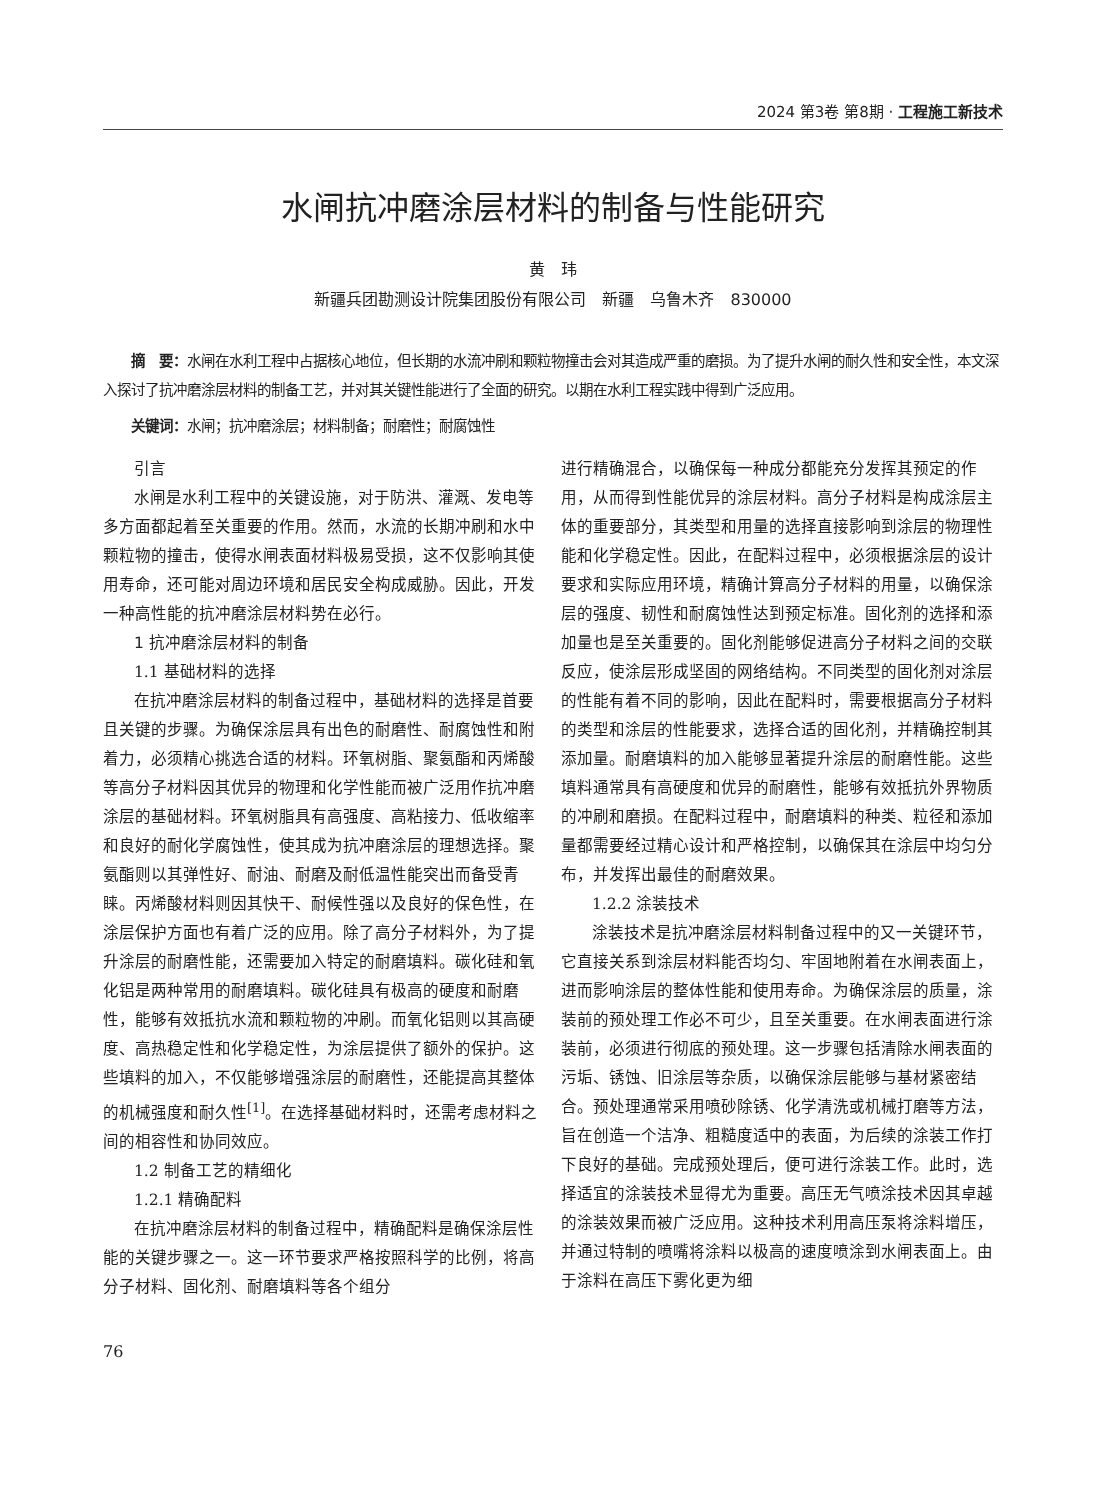2024 第3卷 第8期 · 工程施工新技术
水闸抗冲磨涂层材料的制备与性能研究
黄　玮
新疆兵团勘测设计院集团股份有限公司　新疆　乌鲁木齐　830000
　　摘　要：水闸在水利工程中占据核心地位，但长期的水流冲刷和颗粒物撞击会对其造成严重的磨损。为了提升水闸的耐久性和安全性，本文深入探讨了抗冲磨涂层材料的制备工艺，并对其关键性能进行了全面的研究。以期在水利工程实践中得到广泛应用。
　　关键词：水闸；抗冲磨涂层；材料制备；耐磨性；耐腐蚀性
引言
水闸是水利工程中的关键设施，对于防洪、灌溉、发电等多方面都起着至关重要的作用。然而，水流的长期冲刷和水中颗粒物的撞击，使得水闸表面材料极易受损，这不仅影响其使用寿命，还可能对周边环境和居民安全构成威胁。因此，开发一种高性能的抗冲磨涂层材料势在必行。
1 抗冲磨涂层材料的制备
1.1 基础材料的选择
在抗冲磨涂层材料的制备过程中，基础材料的选择是首要且关键的步骤。为确保涂层具有出色的耐磨性、耐腐蚀性和附着力，必须精心挑选合适的材料。环氧树脂、聚氨酯和丙烯酸等高分子材料因其优异的物理和化学性能而被广泛用作抗冲磨涂层的基础材料。环氧树脂具有高强度、高粘接力、低收缩率和良好的耐化学腐蚀性，使其成为抗冲磨涂层的理想选择。聚氨酯则以其弹性好、耐油、耐磨及耐低温性能突出而备受青睐。丙烯酸材料则因其快干、耐候性强以及良好的保色性，在涂层保护方面也有着广泛的应用。除了高分子材料外，为了提升涂层的耐磨性能，还需要加入特定的耐磨填料。碳化硅和氧化铝是两种常用的耐磨填料。碳化硅具有极高的硬度和耐磨性，能够有效抵抗水流和颗粒物的冲刷。而氧化铝则以其高硬度、高热稳定性和化学稳定性，为涂层提供了额外的保护。这些填料的加入，不仅能够增强涂层的耐磨性，还能提高其整体的机械强度和耐久性<sup>[1]</sup>。在选择基础材料时，还需考虑材料之间的相容性和协同效应。
1.2 制备工艺的精细化
1.2.1 精确配料
在抗冲磨涂层材料的制备过程中，精确配料是确保涂层性能的关键步骤之一。这一环节要求严格按照科学的比例，将高分子材料、固化剂、耐磨填料等各个组分
进行精确混合，以确保每一种成分都能充分发挥其预定的作用，从而得到性能优异的涂层材料。高分子材料是构成涂层主体的重要部分，其类型和用量的选择直接影响到涂层的物理性能和化学稳定性。因此，在配料过程中，必须根据涂层的设计要求和实际应用环境，精确计算高分子材料的用量，以确保涂层的强度、韧性和耐腐蚀性达到预定标准。固化剂的选择和添加量也是至关重要的。固化剂能够促进高分子材料之间的交联反应，使涂层形成坚固的网络结构。不同类型的固化剂对涂层的性能有着不同的影响，因此在配料时，需要根据高分子材料的类型和涂层的性能要求，选择合适的固化剂，并精确控制其添加量。耐磨填料的加入能够显著提升涂层的耐磨性能。这些填料通常具有高硬度和优异的耐磨性，能够有效抵抗外界物质的冲刷和磨损。在配料过程中，耐磨填料的种类、粒径和添加量都需要经过精心设计和严格控制，以确保其在涂层中均匀分布，并发挥出最佳的耐磨效果。
1.2.2 涂装技术
涂装技术是抗冲磨涂层材料制备过程中的又一关键环节，它直接关系到涂层材料能否均匀、牢固地附着在水闸表面上，进而影响涂层的整体性能和使用寿命。为确保涂层的质量，涂装前的预处理工作必不可少，且至关重要。在水闸表面进行涂装前，必须进行彻底的预处理。这一步骤包括清除水闸表面的污垢、锈蚀、旧涂层等杂质，以确保涂层能够与基材紧密结合。预处理通常采用喷砂除锈、化学清洗或机械打磨等方法，旨在创造一个洁净、粗糙度适中的表面，为后续的涂装工作打下良好的基础。完成预处理后，便可进行涂装工作。此时，选择适宜的涂装技术显得尤为重要。高压无气喷涂技术因其卓越的涂装效果而被广泛应用。这种技术利用高压泵将涂料增压，并通过特制的喷嘴将涂料以极高的速度喷涂到水闸表面上。由于涂料在高压下雾化更为细
76